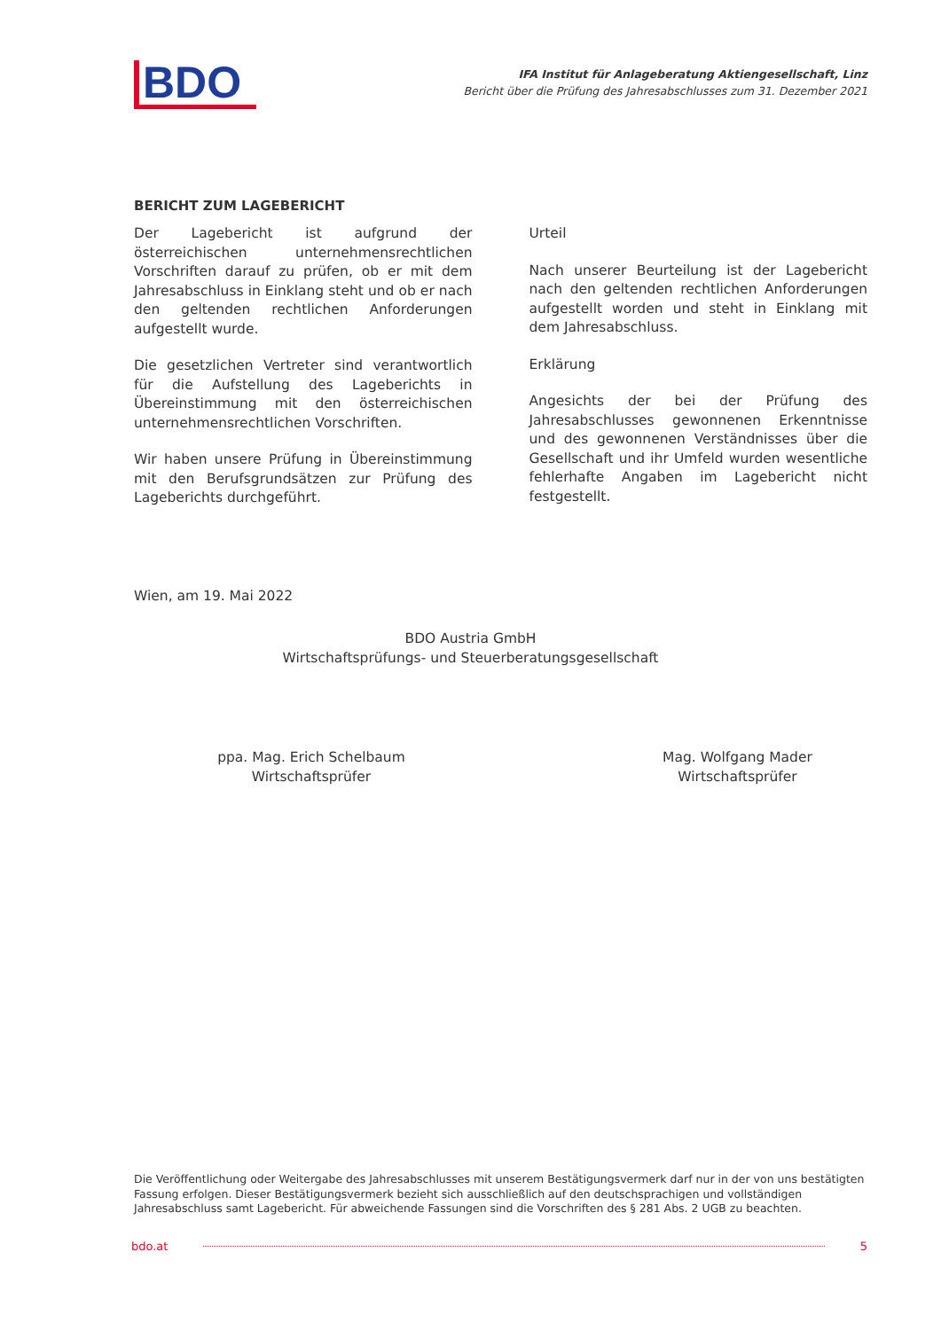BDO
IFA Institut für Anlageberatung Aktiengesellschaft, Linz
Bericht über die Prüfung des Jahresabschlusses zum 31. Dezember 2021
BERICHT ZUM LAGEBERICHT
Der Lagebericht ist aufgrund der österreichischen unternehmensrechtlichen Vorschriften darauf zu prüfen, ob er mit dem Jahresabschluss in Einklang steht und ob er nach den geltenden rechtlichen Anforderungen aufgestellt wurde.
Die gesetzlichen Vertreter sind verantwortlich für die Aufstellung des Lageberichts in Übereinstimmung mit den österreichischen unternehmensrechtlichen Vorschriften.
Wir haben unsere Prüfung in Übereinstimmung mit den Berufsgrundsätzen zur Prüfung des Lageberichts durchgeführt.
Urteil
Nach unserer Beurteilung ist der Lagebericht nach den geltenden rechtlichen Anforderungen aufgestellt worden und steht in Einklang mit dem Jahresabschluss.
Erklärung
Angesichts der bei der Prüfung des Jahresabschlusses gewonnenen Erkenntnisse und des gewonnenen Verständnisses über die Gesellschaft und ihr Umfeld wurden wesentliche fehlerhafte Angaben im Lagebericht nicht festgestellt.
Wien, am 19. Mai 2022
BDO Austria GmbH
Wirtschaftsprüfungs- und Steuerberatungsgesellschaft
ppa. Mag. Erich Schelbaum
Wirtschaftsprüfer
Mag. Wolfgang Mader
Wirtschaftsprüfer
Die Veröffentlichung oder Weitergabe des Jahresabschlusses mit unserem Bestätigungsvermerk darf nur in der von uns bestätigten Fassung erfolgen. Dieser Bestätigungsvermerk bezieht sich ausschließlich auf den deutschsprachigen und vollständigen Jahresabschluss samt Lagebericht. Für abweichende Fassungen sind die Vorschriften des § 281 Abs. 2 UGB zu beachten.
bdo.at 5